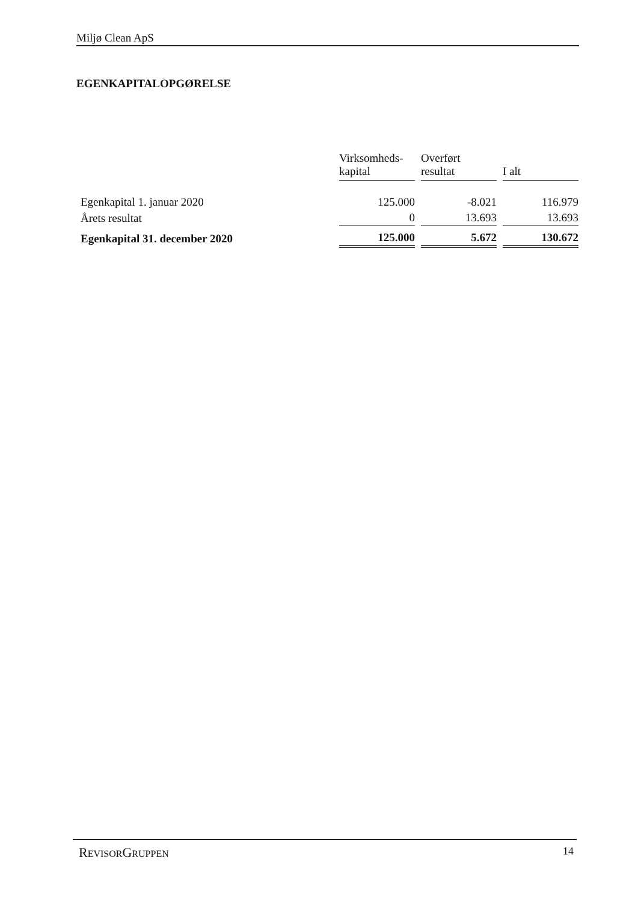Miljø Clean ApS
EGENKAPITALOPGØRELSE
| | Virksomheds- kapital | Overført resultat | I alt |
| --- | --- | --- | --- |
| Egenkapital 1. januar 2020 | 125.000 | -8.021 | 116.979 |
| Årets resultat | 0 | 13.693 | 13.693 |
| Egenkapital 31. december 2020 | 125.000 | 5.672 | 130.672 |
REVISORGRUPPEN 14